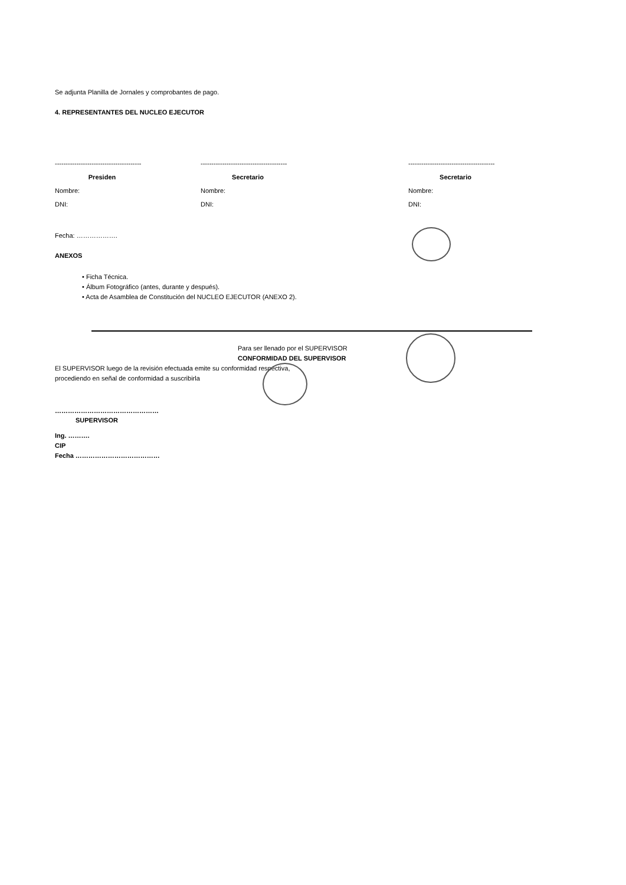Se adjunta Planilla de Jornales y comprobantes de pago.
4. REPRESENTANTES DEL NUCLEO EJECUTOR
----------------------------------------
Presiden
Nombre:
DNI:
----------------------------------------
Secretario
Nombre:
DNI:
----------------------------------------
Secretario
Nombre:
DNI:
Fecha: ……………….
ANEXOS
• Ficha Técnica.
• Álbum Fotográfico (antes, durante y después).
• Acta de Asamblea de Constitución del NUCLEO EJECUTOR (ANEXO 2).
Para ser llenado por el SUPERVISOR
CONFORMIDAD DEL SUPERVISOR
El SUPERVISOR luego de la revisión efectuada emite su conformidad respectiva,
procediendo en señal de conformidad a suscribirla
…………………………………………
SUPERVISOR
Ing. ……….
CIP
Fecha …………………………………